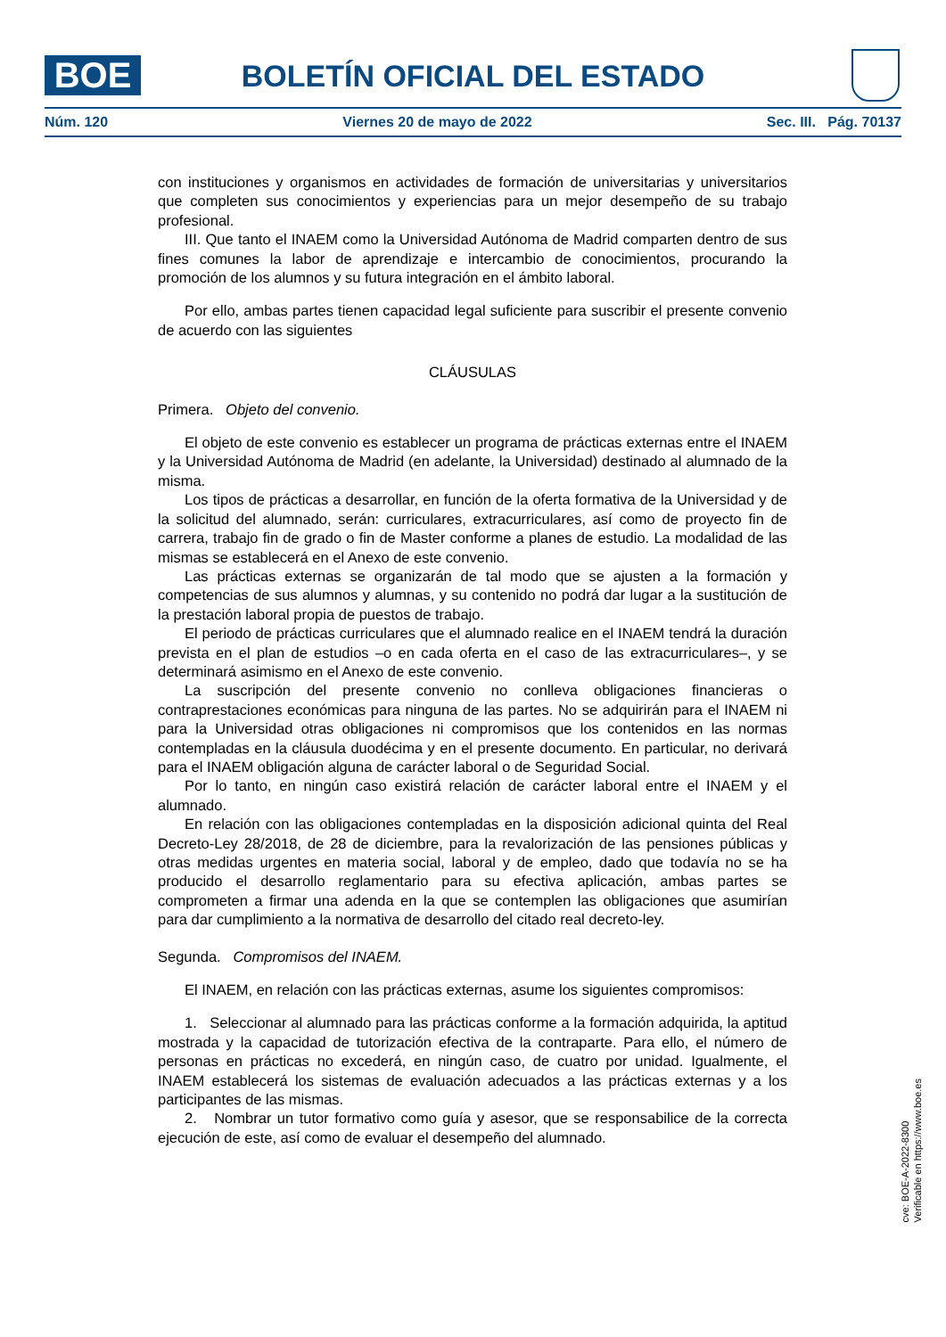BOE
BOLETÍN OFICIAL DEL ESTADO
Núm. 120 Viernes 20 de mayo de 2022 Sec. III. Pág. 70137
con instituciones y organismos en actividades de formación de universitarias y universitarios que completen sus conocimientos y experiencias para un mejor desempeño de su trabajo profesional.
III. Que tanto el INAEM como la Universidad Autónoma de Madrid comparten dentro de sus fines comunes la labor de aprendizaje e intercambio de conocimientos, procurando la promoción de los alumnos y su futura integración en el ámbito laboral.
Por ello, ambas partes tienen capacidad legal suficiente para suscribir el presente convenio de acuerdo con las siguientes
CLÁUSULAS
Primera. Objeto del convenio.
El objeto de este convenio es establecer un programa de prácticas externas entre el INAEM y la Universidad Autónoma de Madrid (en adelante, la Universidad) destinado al alumnado de la misma.
Los tipos de prácticas a desarrollar, en función de la oferta formativa de la Universidad y de la solicitud del alumnado, serán: curriculares, extracurriculares, así como de proyecto fin de carrera, trabajo fin de grado o fin de Master conforme a planes de estudio. La modalidad de las mismas se establecerá en el Anexo de este convenio.
Las prácticas externas se organizarán de tal modo que se ajusten a la formación y competencias de sus alumnos y alumnas, y su contenido no podrá dar lugar a la sustitución de la prestación laboral propia de puestos de trabajo.
El periodo de prácticas curriculares que el alumnado realice en el INAEM tendrá la duración prevista en el plan de estudios –o en cada oferta en el caso de las extracurriculares–, y se determinará asimismo en el Anexo de este convenio.
La suscripción del presente convenio no conlleva obligaciones financieras o contraprestaciones económicas para ninguna de las partes. No se adquirirán para el INAEM ni para la Universidad otras obligaciones ni compromisos que los contenidos en las normas contempladas en la cláusula duodécima y en el presente documento. En particular, no derivará para el INAEM obligación alguna de carácter laboral o de Seguridad Social.
Por lo tanto, en ningún caso existirá relación de carácter laboral entre el INAEM y el alumnado.
En relación con las obligaciones contempladas en la disposición adicional quinta del Real Decreto-Ley 28/2018, de 28 de diciembre, para la revalorización de las pensiones públicas y otras medidas urgentes en materia social, laboral y de empleo, dado que todavía no se ha producido el desarrollo reglamentario para su efectiva aplicación, ambas partes se comprometen a firmar una adenda en la que se contemplen las obligaciones que asumirían para dar cumplimiento a la normativa de desarrollo del citado real decreto-ley.
Segunda. Compromisos del INAEM.
El INAEM, en relación con las prácticas externas, asume los siguientes compromisos:
1. Seleccionar al alumnado para las prácticas conforme a la formación adquirida, la aptitud mostrada y la capacidad de tutorización efectiva de la contraparte. Para ello, el número de personas en prácticas no excederá, en ningún caso, de cuatro por unidad. Igualmente, el INAEM establecerá los sistemas de evaluación adecuados a las prácticas externas y a los participantes de las mismas.
2. Nombrar un tutor formativo como guía y asesor, que se responsabilice de la correcta ejecución de este, así como de evaluar el desempeño del alumnado.
cve: BOE-A-2022-8300
Verificable en https://www.boe.es